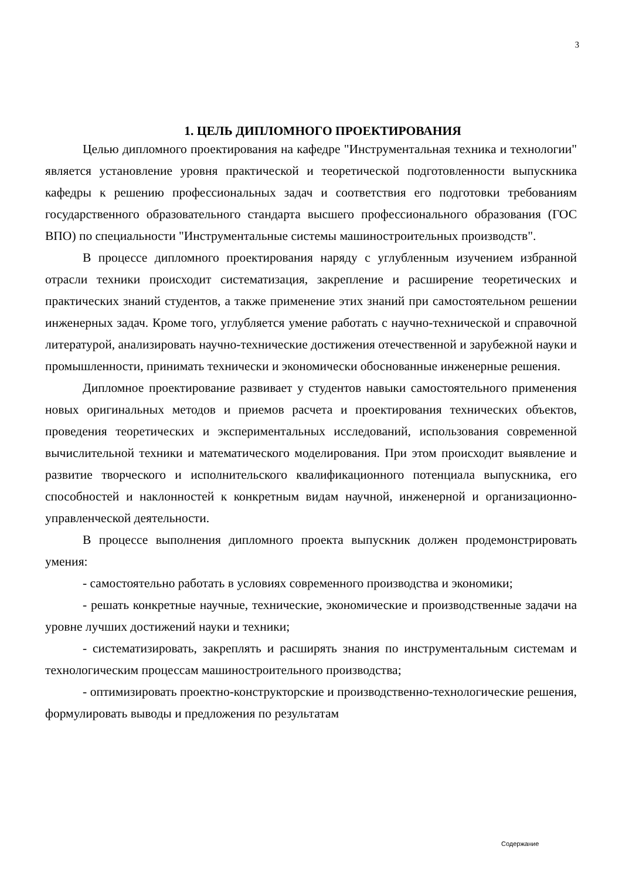3
1. ЦЕЛЬ ДИПЛОМНОГО ПРОЕКТИРОВАНИЯ
Целью дипломного проектирования на кафедре "Инструментальная техника и технологии" является установление уровня практической и теоретической подготовленности выпускника кафедры к решению профессиональных задач и соответствия его подготовки требованиям государственного образовательного стандарта высшего профессионального образования (ГОС ВПО) по специальности "Инструментальные системы машиностроительных производств".
В процессе дипломного проектирования наряду с углубленным изучением избранной отрасли техники происходит систематизация, закрепление и расширение теоретических и практических знаний студентов, а также применение этих знаний при самостоятельном решении инженерных задач. Кроме того, углубляется умение работать с научно-технической и справочной литературой, анализировать научно-технические достижения отечественной и зарубежной науки и промышленности, принимать технически и экономически обоснованные инженерные решения.
Дипломное проектирование развивает у студентов навыки самостоятельного применения новых оригинальных методов и приемов расчета и проектирования технических объектов, проведения теоретических и экспериментальных исследований, использования современной вычислительной техники и математического моделирования. При этом происходит выявление и развитие творческого и исполнительского квалификационного потенциала выпускника, его способностей и наклонностей к конкретным видам научной, инженерной и организационно-управленческой деятельности.
В процессе выполнения дипломного проекта выпускник должен продемонстрировать умения:
- самостоятельно работать в условиях современного производства и экономики;
- решать конкретные научные, технические, экономические и производственные задачи на уровне лучших достижений науки и техники;
- систематизировать, закреплять и расширять знания по инструментальным системам и технологическим процессам машиностроительного производства;
- оптимизировать проектно-конструкторские и производственно-технологические решения, формулировать выводы и предложения по результатам
Содержание